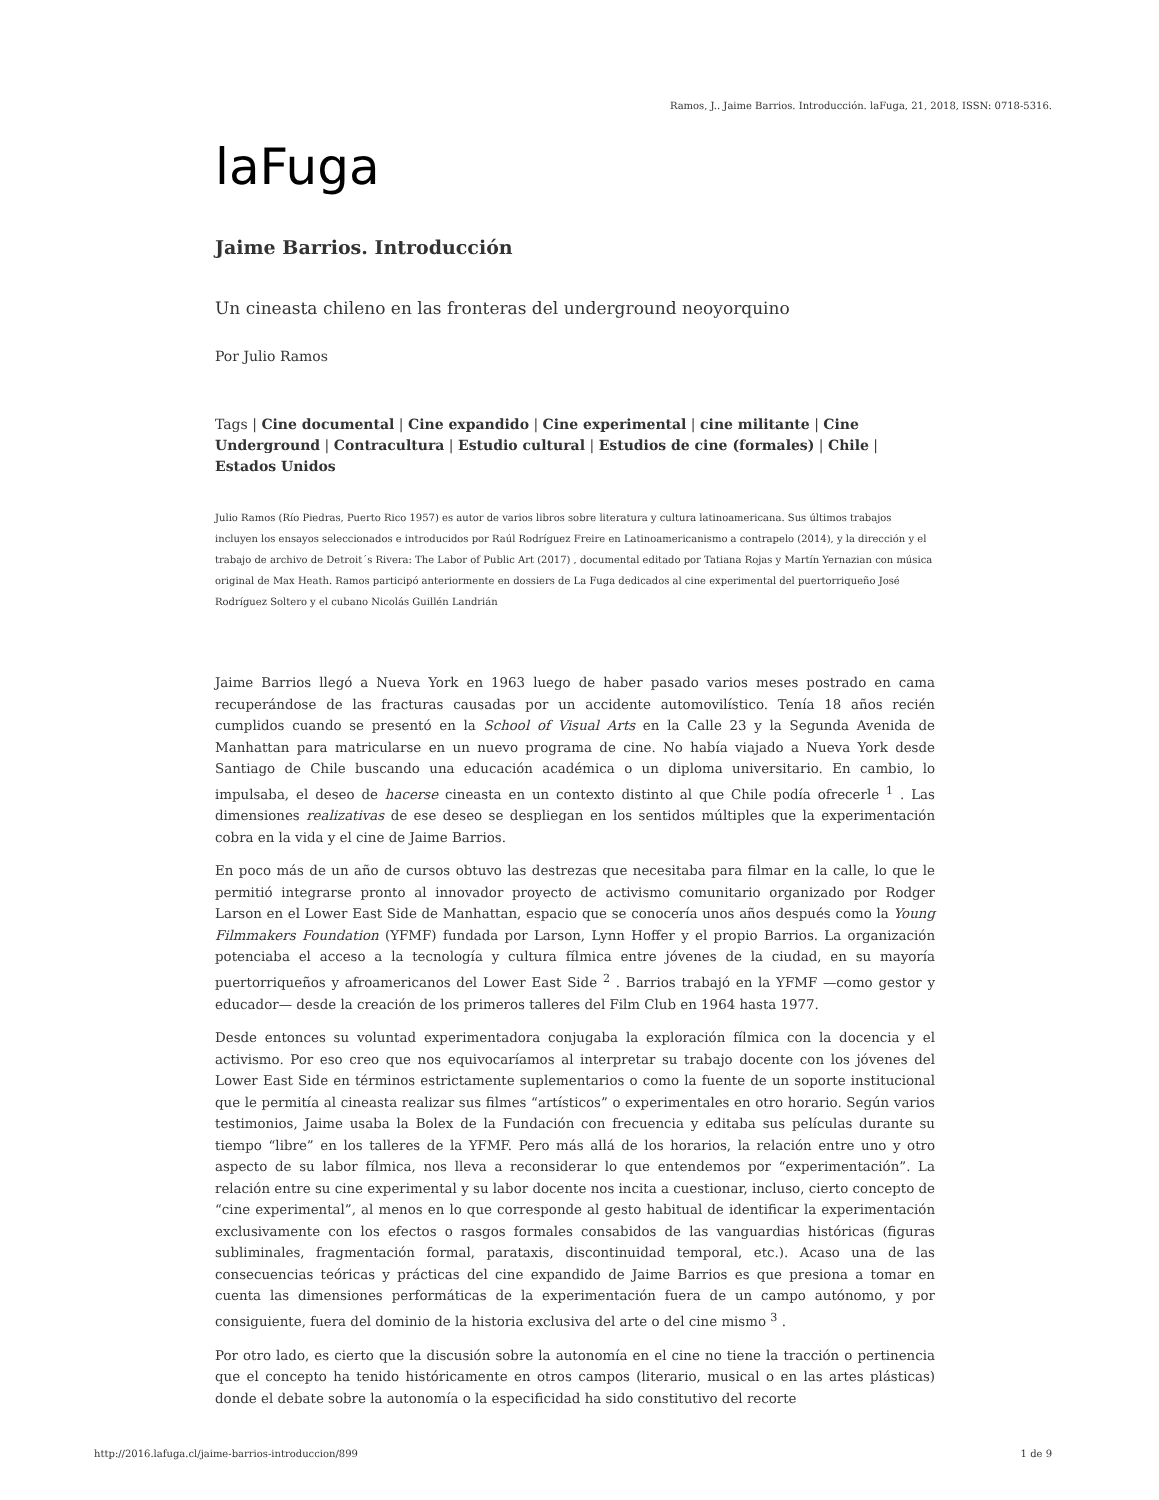Ramos, J.. Jaime Barrios. Introducción. laFuga, 21, 2018, ISSN: 0718-5316.
laFuga
Jaime Barrios. Introducción
Un cineasta chileno en las fronteras del underground neoyorquino
Por Julio Ramos
Tags | Cine documental | Cine expandido | Cine experimental | cine militante | Cine Underground | Contracultura | Estudio cultural | Estudios de cine (formales) | Chile | Estados Unidos
Julio Ramos (Río Piedras, Puerto Rico 1957) es autor de varios libros sobre literatura y cultura latinoamericana. Sus últimos trabajos incluyen los ensayos seleccionados e introducidos por Raúl Rodríguez Freire en Latinoamericanismo a contrapelo (2014), y la dirección y el trabajo de archivo de Detroit´s Rivera: The Labor of Public Art (2017) , documental editado por Tatiana Rojas y Martín Yernazian con música original de Max Heath. Ramos participó anteriormente en dossiers de La Fuga dedicados al cine experimental del puertorriqueño José Rodríguez Soltero y el cubano Nicolás Guillén Landrián
Jaime Barrios llegó a Nueva York en 1963 luego de haber pasado varios meses postrado en cama recuperándose de las fracturas causadas por un accidente automovilístico. Tenía 18 años recién cumplidos cuando se presentó en la School of Visual Arts en la Calle 23 y la Segunda Avenida de Manhattan para matricularse en un nuevo programa de cine. No había viajado a Nueva York desde Santiago de Chile buscando una educación académica o un diploma universitario. En cambio, lo impulsaba, el deseo de hacerse cineasta en un contexto distinto al que Chile podía ofrecerle <sup>1</sup> . Las dimensiones realizativas de ese deseo se despliegan en los sentidos múltiples que la experimentación cobra en la vida y el cine de Jaime Barrios.
En poco más de un año de cursos obtuvo las destrezas que necesitaba para filmar en la calle, lo que le permitió integrarse pronto al innovador proyecto de activismo comunitario organizado por Rodger Larson en el Lower East Side de Manhattan, espacio que se conocería unos años después como la Young Filmmakers Foundation (YFMF) fundada por Larson, Lynn Hoffer y el propio Barrios. La organización potenciaba el acceso a la tecnología y cultura fílmica entre jóvenes de la ciudad, en su mayoría puertorriqueños y afroamericanos del Lower East Side <sup>2</sup> . Barrios trabajó en la YFMF —como gestor y educador— desde la creación de los primeros talleres del Film Club en 1964 hasta 1977.
Desde entonces su voluntad experimentadora conjugaba la exploración fílmica con la docencia y el activismo. Por eso creo que nos equivocaríamos al interpretar su trabajo docente con los jóvenes del Lower East Side en términos estrictamente suplementarios o como la fuente de un soporte institucional que le permitía al cineasta realizar sus filmes “artísticos” o experimentales en otro horario. Según varios testimonios, Jaime usaba la Bolex de la Fundación con frecuencia y editaba sus películas durante su tiempo “libre” en los talleres de la YFMF. Pero más allá de los horarios, la relación entre uno y otro aspecto de su labor fílmica, nos lleva a reconsiderar lo que entendemos por “experimentación”. La relación entre su cine experimental y su labor docente nos incita a cuestionar, incluso, cierto concepto de “cine experimental”, al menos en lo que corresponde al gesto habitual de identificar la experimentación exclusivamente con los efectos o rasgos formales consabidos de las vanguardias históricas (figuras subliminales, fragmentación formal, parataxis, discontinuidad temporal, etc.). Acaso una de las consecuencias teóricas y prácticas del cine expandido de Jaime Barrios es que presiona a tomar en cuenta las dimensiones performáticas de la experimentación fuera de un campo autónomo, y por consiguiente, fuera del dominio de la historia exclusiva del arte o del cine mismo <sup>3</sup> .
Por otro lado, es cierto que la discusión sobre la autonomía en el cine no tiene la tracción o pertinencia que el concepto ha tenido históricamente en otros campos (literario, musical o en las artes plásticas) donde el debate sobre la autonomía o la especificidad ha sido constitutivo del recorte
http://2016.lafuga.cl/jaime-barrios-introduccion/899 1 de 9